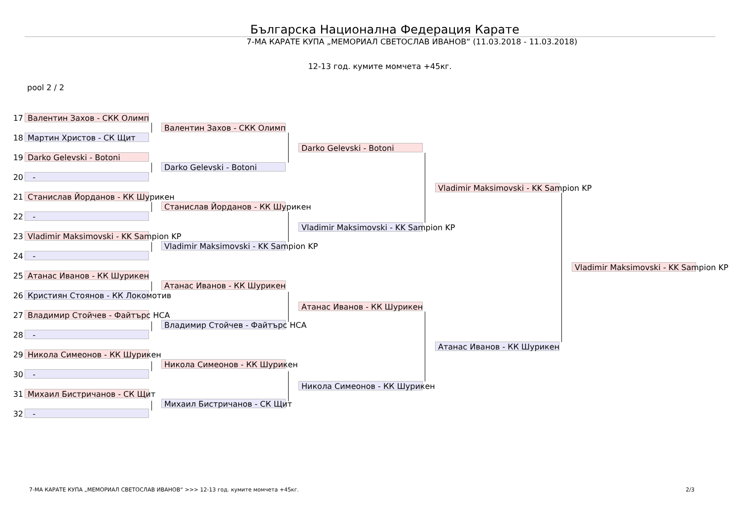Българска Национална Федерация Карате
7-МА КАРАТЕ КУПА „МЕМОРИАЛ СВЕТОСЛАВ ИВАНОВ“ (11.03.2018 - 11.03.2018)
12-13 год. кумите момчета +45кг.
pool 2 / 2
17 Валентин Захов - СКК Олимп
18 Мартин Христов - СК Щит
19 Darko Gelevski - Botoni
20 -
21 Станислав Йорданов - КК Шурикен
22 -
23 Vladimir Maksimovski - KK Sampion KP
24 -
25 Атанас Иванов - КК Шурикен
26 Кристиян Стоянов - КК Локомотив
27 Владимир Стойчев - Файтърс НСА
28 -
29 Никола Симеонов - КК Шурикен
30 -
31 Михаил Бистричанов - СК Щит
32 -
Валентин Захов - СКК Олимп
Darko Gelevski - Botoni
Станислав Йорданов - КК Шурикен
Vladimir Maksimovski - KK Sampion KP
Атанас Иванов - КК Шурикен
Владимир Стойчев - Файтърс НСА
Никола Симеонов - КК Шурикен
Михаил Бистричанов - СК Щит
Darko Gelevski - Botoni
Vladimir Maksimovski - KK Sampion KP
Атанас Иванов - КК Шурикен
Никола Симеонов - КК Шурикен
Vladimir Maksimovski - KK Sampion KP
Атанас Иванов - КК Шурикен
Vladimir Maksimovski - KK Sampion KP
7-МА КАРАТЕ КУПА „МЕМОРИАЛ СВЕТОСЛАВ ИВАНОВ“ >>> 12-13 год. кумите момчета +45кг.
2/3